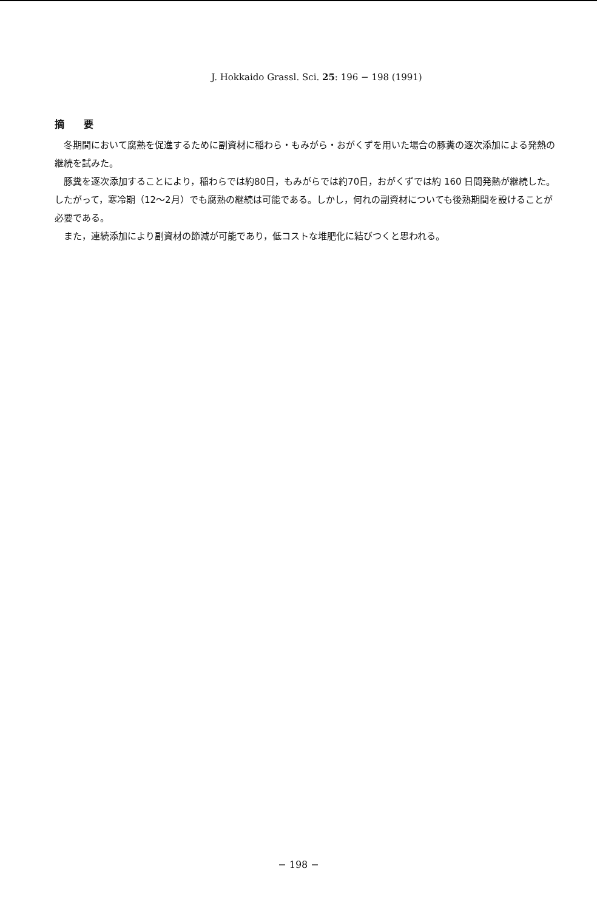J. Hokkaido Grassl. Sci. 25: 196 − 198 (1991)
摘　　要
冬期間において腐熟を促進するために副資材に稲わら・もみがら・おがくずを用いた場合の豚糞の逐次添加による発熱の継続を試みた。
豚糞を逐次添加することにより，稲わらでは約80日，もみがらでは約70日，おがくずでは約 160 日間発熱が継続した。したがって，寒冷期（12～2月）でも腐熟の継続は可能である。しかし，何れの副資材についても後熟期間を設けることが必要である。
また，連続添加により副資材の節減が可能であり，低コストな堆肥化に結びつくと思われる。
− 198 −